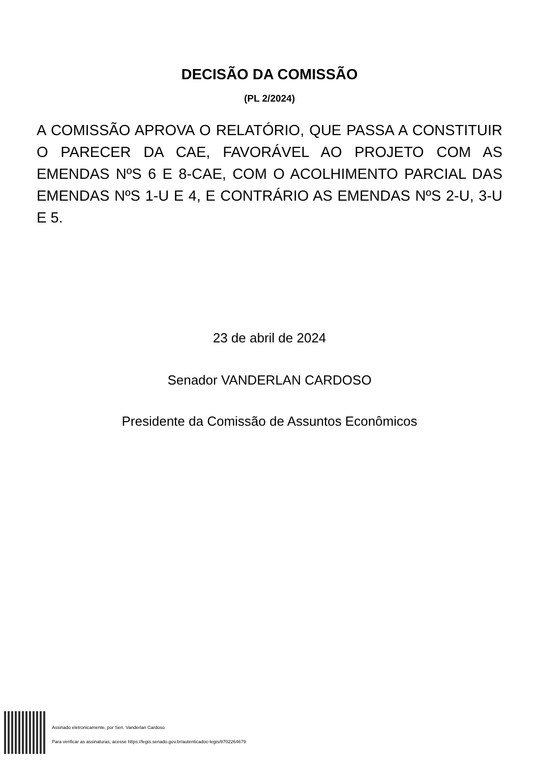DECISÃO DA COMISSÃO
(PL 2/2024)
A COMISSÃO APROVA O RELATÓRIO, QUE PASSA A CONSTITUIR O PARECER DA CAE, FAVORÁVEL AO PROJETO COM AS EMENDAS NºS 6 E 8-CAE, COM O ACOLHIMENTO PARCIAL DAS EMENDAS NºS 1-U E 4, E CONTRÁRIO AS EMENDAS NºS 2-U, 3-U E 5.
23 de abril de 2024
Senador VANDERLAN CARDOSO
Presidente da Comissão de Assuntos Econômicos
Assinado eletronicamente, por Sen. Vanderlan Cardoso
Para verificar as assinaturas, acesse https://legis.senado.gov.br/autenticadoc-legis/8702264679